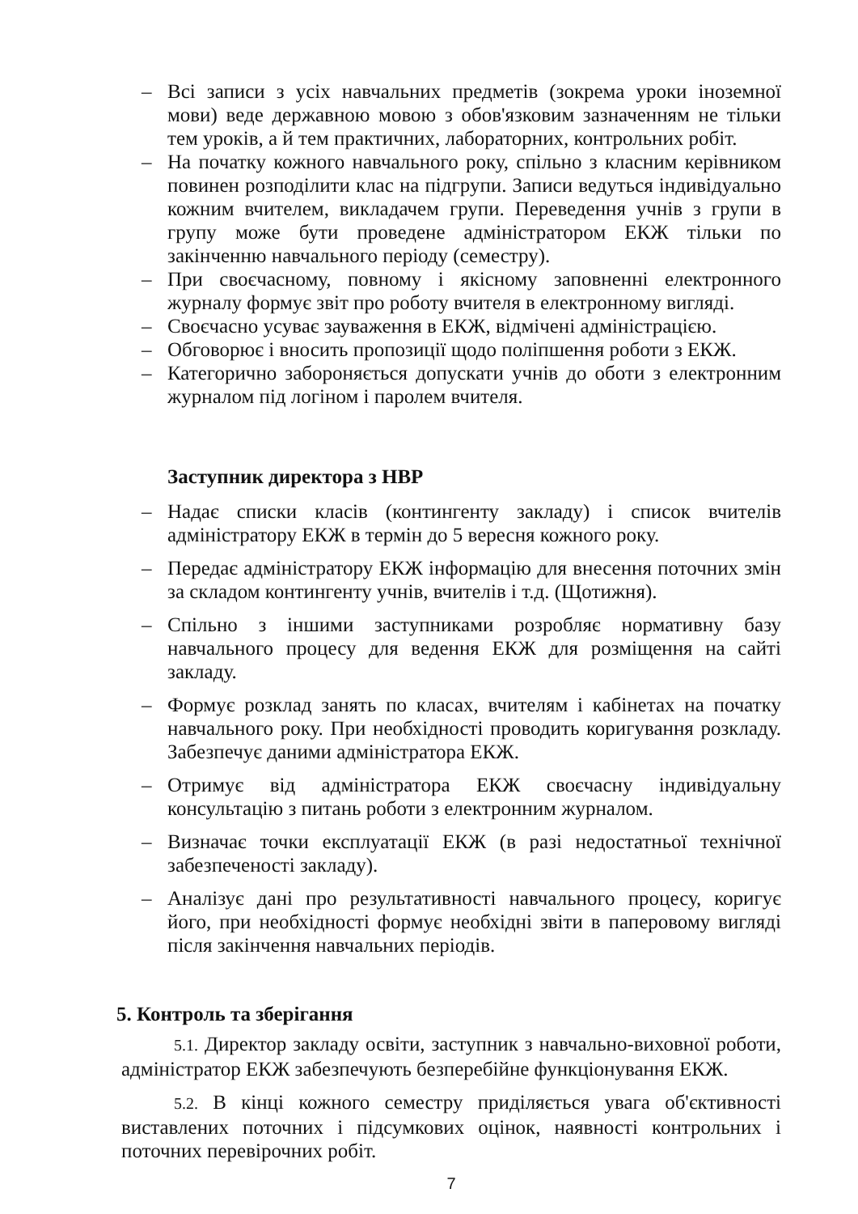– Всі записи з усіх навчальних предметів (зокрема уроки іноземної мови) веде державною мовою з обов'язковим зазначенням не тільки тем уроків, а й тем практичних, лабораторних, контрольних робіт.
– На початку кожного навчального року, спільно з класним керівником повинен розподілити клас на підгрупи. Записи ведуться індивідуально кожним вчителем, викладачем групи. Переведення учнів з групи в групу може бути проведене адміністратором ЕКЖ тільки по закінченню навчального періоду (семестру).
– При своєчасному, повному і якісному заповненні електронного журналу формує звіт про роботу вчителя в електронному вигляді.
– Своєчасно усуває зауваження в ЕКЖ, відмічені адміністрацією.
– Обговорює і вносить пропозиції щодо поліпшення роботи з ЕКЖ.
– Категорично забороняється допускати учнів до оботи з електронним журналом під логіном і паролем вчителя.
Заступник директора з НВР
– Надає списки класів (контингенту закладу) і список вчителів адміністратору ЕКЖ в термін до 5 вересня кожного року.
– Передає адміністратору ЕКЖ інформацію для внесення поточних змін за складом контингенту учнів, вчителів і т.д. (Щотижня).
– Спільно з іншими заступниками розробляє нормативну базу навчального процесу для ведення ЕКЖ для розміщення на сайті закладу.
– Формує розклад занять по класах, вчителям і кабінетах на початку навчального року. При необхідності проводить коригування розкладу. Забезпечує даними адміністратора ЕКЖ.
– Отримує від адміністратора ЕКЖ своєчасну індивідуальну консультацію з питань роботи з електронним журналом.
– Визначає точки експлуатації ЕКЖ (в разі недостатньої технічної забезпеченості закладу).
– Аналізує дані про результативності навчального процесу, коригує його, при необхідності формує необхідні звіти в паперовому вигляді після закінчення навчальних періодів.
5. Контроль та зберігання
5.1. Директор закладу освіти, заступник з навчально-виховної роботи, адміністратор ЕКЖ забезпечують безперебійне функціонування ЕКЖ.
5.2. В кінці кожного семестру приділяється увага об'єктивності виставлених поточних і підсумкових оцінок, наявності контрольних і поточних перевірочних робіт.
7